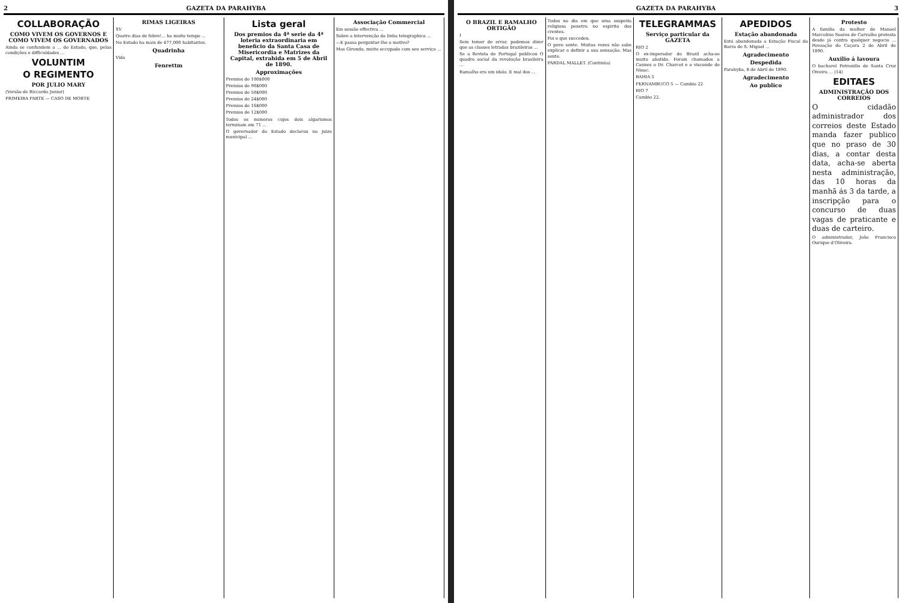2 GAZETA DA PARAHYBA
COLLABORAÇÃO
COMO VIVEM OS GOVERNOS E COMO VIVEM OS GOVERNADOS
Ainda se confundem a ... do Estado, que, pelas condições e difficuldades ...
VOLUNTIM
O REGIMENTO
POR JULIO MARY
(Versão de Riccardo Junior)
PRIMEIRA PARTE — CASO DE MORTE
RIMAS LIGEIRAS
XV
Quatro dias de febre!... ha muito tempo ...
No Estado ha mais de 477,000 habitantes.
Quadrinha
Vida
Fenrettm
Lista geral
Dos premios da 4ª serie da 4ª loteria extraordinaria em beneficio da Santa Casa de Misericordia e Matrizes da Capital, extrahida em 5 de Abril de 1890.
Approximações
Premios de 100$000
Premios de 90$000
Premios de 50$000
Premios de 24$000
Premios de 16$000
Premios de 12$000
Todos os numeros cujos dois algarismos terminam em 71 ...
O governador do Estado declarou no juizo municipal ...
Associação Commercial
Em sessão effectiva ...
Sobre a intervenção da linha telegraphica ...
—E passa perguntar-lhe o motivo?
Mas Girondo, muito occupado com seu serviço ...
GAZETA DA PARAHYBA 3
O BRAZIL E RAMALHO ORTIGÃO
I
Sem temer de errar, podemos dizer que as classes letradas brazileiras ...
Se a Revista de Portugal publicou O quadro social da revolução brasileira ...
Ramalho era um idolo. E mal dos ...
Todos no dia em que uma suspeita religiosa penetra no espirito dos crentes.
Foi o que succedeu.
O povo sente. Muitas vezes não sabe explicar e definir a sua sensação. Mas sente.
PARDAL MALLET. (Continúa)
TELEGRAMMAS
Serviço particular da GAZETA
RIO 2
O ex-imperador do Brazil acha-se muito abatido. Foram chamados a Cannes o Dr. Charcot e o visconde de Nioac.
BAHIA 5
PERNAMBUCO 5 — Cambio 22
RIO 7
Cambio 22.
APEDIDOS
Estação abandonada
Está abandonada a Estação Fiscal da Barra de S. Miguel ...
Agradecimento
Despedida
Parahyba, 8 de Abril de 1890.
Agradecimento
Ao publico
Protesto
A familia da mulher de Manoel Marcolino Soares de Carvalho protesta desde já contra qualquer negocio ... Povoação do Caçara 2 de Abril de 1890.
Auxilio á lavoura
O bacharel Petronillo de Santa Cruz Oiveira ... (14)
EDITAES
ADMINISTRAÇÃO DOS CORREIOS
O cidadão administrador dos correios deste Estado manda fazer publico que no praso de 30 dias, a contar desta data, acha-se aberta nesta administração, das 10 horas da manhã ás 3 da tarde, a inscripção para o concurso de duas vagas de praticante e duas de carteiro.
O administrador, João Francisco Ourique d'Oliveira.